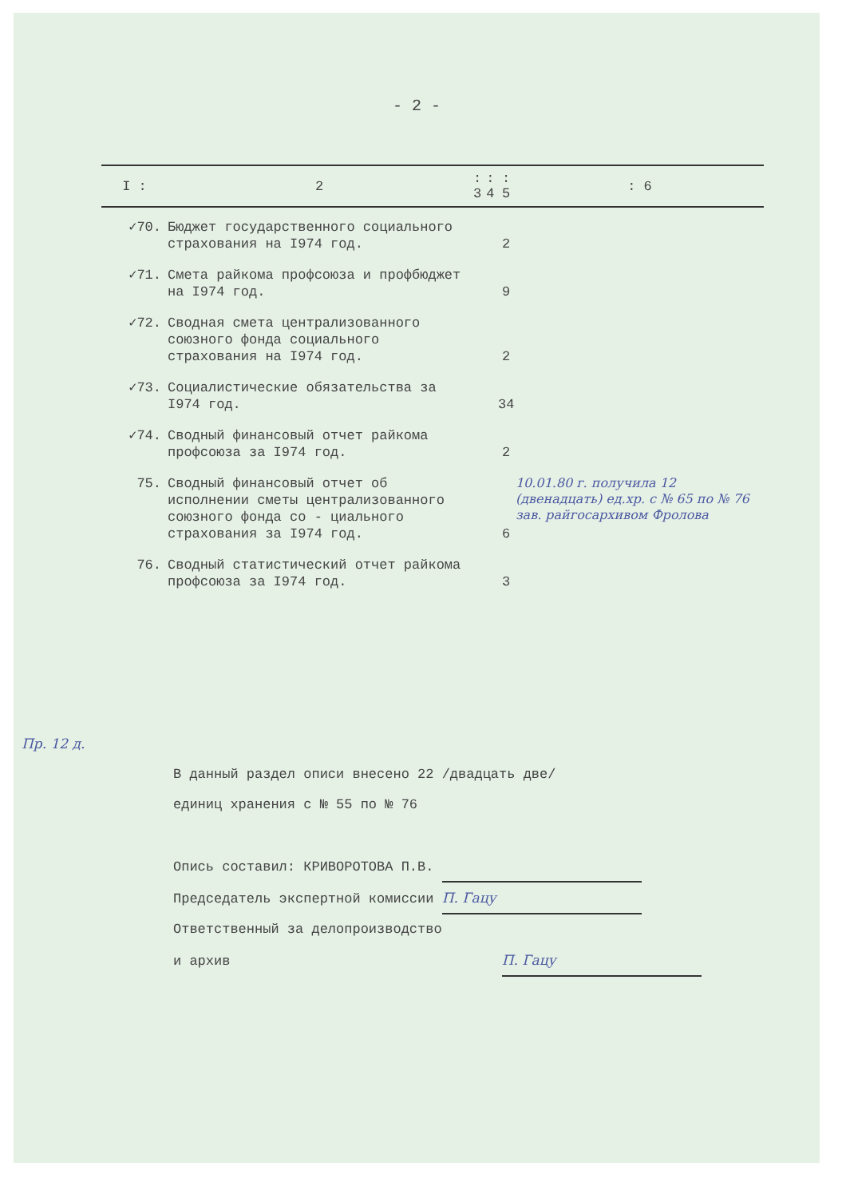- 2 -
| I : | 2 | : 3 | : 4 | : 5 | : 6 |
| --- | --- | --- | --- | --- | --- |
| ✓70. | Бюджет государственного социального страхования на I974 год. | | | 2 | |
| ✓71. | Смета райкома профсоюза и профбюджет на I974 год. | | | 9 | |
| ✓72. | Сводная смета централизованного союзного фонда социального страхования на I974 год. | | | 2 | |
| ✓73. | Социалистические обязательства за I974 год. | | | 34 | |
| ✓74. | Сводный финансовый отчет райкома профсоюза за I974 год. | | | 2 | |
| 75. | Сводный финансовый отчет об исполнении сметы централизованного союзного фонда со - циального страхования за I974 год. | | | 6 | 10.01.80 г. получила 12 (двенадцать) ед.хр. с № 65 по № 76 зав. райгосархивом Фролова |
| 76. | Сводный статистический отчет райкома профсоюза за I974 год. | | | 3 | |
Пр. 12 д.
В данный раздел описи внесено 22 /двадцать две/
единиц хранения с № 55 по № 76
Опись составил: КРИВОРОТОВА П.В.
Председатель экспертной комиссии П. Гацу
Ответственный за делопроизводство
и архив П. Гацу